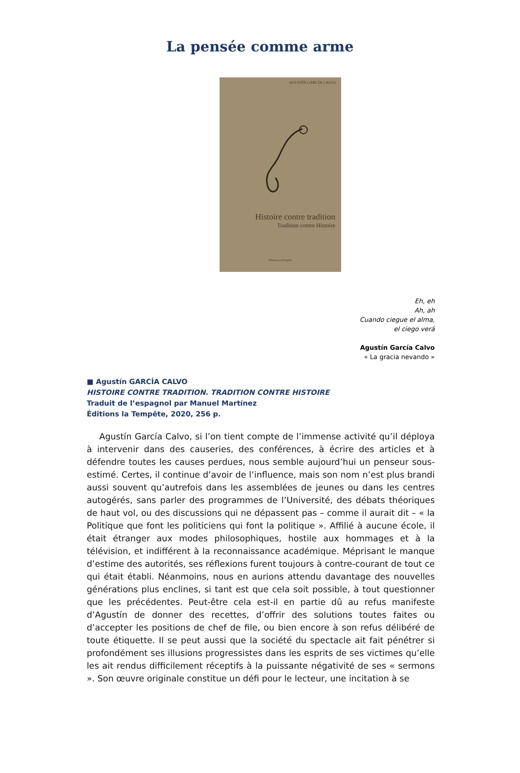La pensée comme arme
AGUSTÍN GARCÍA CALVO
Histoire contre tradition
Tradition contre Histoire
Éditions la Tempête
Eh, eh
Ah, ah
Cuando ciegue el alma,
el ciego verá
Agustín García Calvo
« La gracia nevando »
■ Agustín GARCÍA CALVO
HISTOIRE CONTRE TRADITION. TRADITION CONTRE HISTOIRE
Traduit de l’espagnol par Manuel Martínez
Éditions la Tempête, 2020, 256 p.
Agustín García Calvo, si l’on tient compte de l’immense activité qu’il déploya à intervenir dans des causeries, des conférences, à écrire des articles et à défendre toutes les causes perdues, nous semble aujourd’hui un penseur sous-estimé. Certes, il continue d’avoir de l’influence, mais son nom n’est plus brandi aussi souvent qu’autrefois dans les assemblées de jeunes ou dans les centres autogérés, sans parler des programmes de l’Université, des débats théoriques de haut vol, ou des discussions qui ne dépassent pas – comme il aurait dit – « la Politique que font les politiciens qui font la politique ». Affilié à aucune école, il était étranger aux modes philosophiques, hostile aux hommages et à la télévision, et indifférent à la reconnaissance académique. Méprisant le manque d’estime des autorités, ses réflexions furent toujours à contre-courant de tout ce qui était établi. Néanmoins, nous en aurions attendu davantage des nouvelles générations plus enclines, si tant est que cela soit possible, à tout questionner que les précédentes. Peut-être cela est-il en partie dû au refus manifeste d’Agustín de donner des recettes, d’offrir des solutions toutes faites ou d’accepter les positions de chef de file, ou bien encore à son refus délibéré de toute étiquette. Il se peut aussi que la société du spectacle ait fait pénétrer si profondément ses illusions progressistes dans les esprits de ses victimes qu’elle les ait rendus difficilement réceptifs à la puissante négativité de ses « sermons ». Son œuvre originale constitue un défi pour le lecteur, une incitation à se